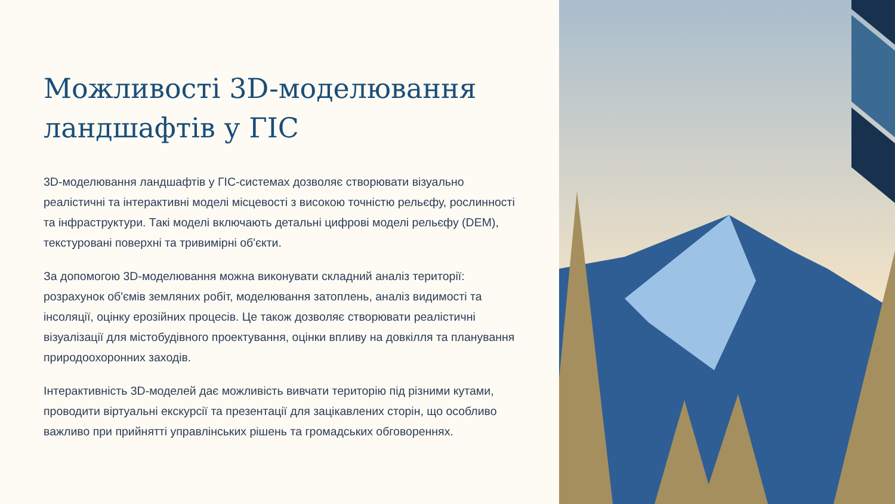Можливості 3D-моделювання ландшафтів у ГІС
3D-моделювання ландшафтів у ГІС-системах дозволяє створювати візуально реалістичні та інтерактивні моделі місцевості з високою точністю рельєфу, рослинності та інфраструктури. Такі моделі включають детальні цифрові моделі рельєфу (DEM), текстуровані поверхні та тривимірні об'єкти.
За допомогою 3D-моделювання можна виконувати складний аналіз території: розрахунок об'ємів земляних робіт, моделювання затоплень, аналіз видимості та інсоляції, оцінку ерозійних процесів. Це також дозволяє створювати реалістичні візуалізації для містобудівного проектування, оцінки впливу на довкілля та планування природоохоронних заходів.
Інтерактивність 3D-моделей дає можливість вивчати територію під різними кутами, проводити віртуальні екскурсії та презентації для зацікавлених сторін, що особливо важливо при прийнятті управлінських рішень та громадських обговореннях.